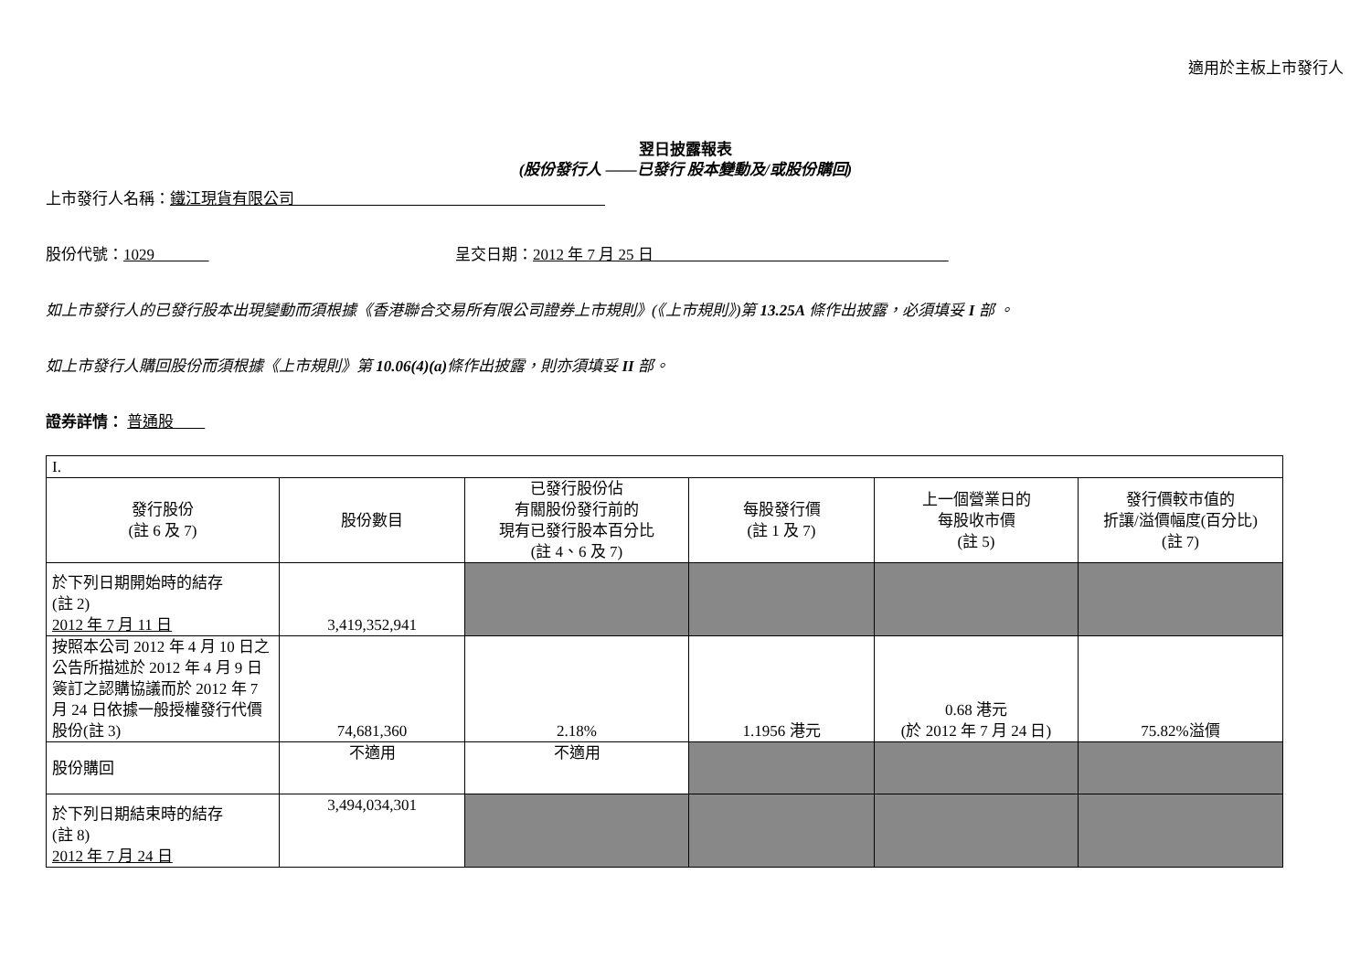適用於主板上市發行人
翌日披露報表
(股份發行人 ——已發行 股本變動及/或股份購回)
上市發行人名稱：鐵江現貨有限公司
股份代號：1029 呈交日期：2012 年 7 月 25 日
如上市發行人的已發行股本出現變動而須根據《香港聯合交易所有限公司證券上市規則》(《上市規則》)第 13.25A 條作出披露，必須填妥 I 部 。
如上市發行人購回股份而須根據《上市規則》第 10.06(4)(a) 條作出披露，則亦須填妥 II 部。
證券詳情： 普通股
| I. | | | | | |
| 發行股份 (註 6 及 7) | 股份數目 | 已發行股份佔 有關股份發行前的 現有已發行股本百分比 (註 4、6 及 7) | 每股發行價 (註 1 及 7) | 上一個營業日的 每股收市價 (註 5) | 發行價較市值的 折讓/溢價幅度(百分比) (註 7) |
| 於下列日期開始時的結存 (註 2) 2012 年 7 月 11 日 | 3,419,352,941 | | | | |
| 按照本公司 2012 年 4 月 10 日之公告所描述於 2012 年 4 月 9 日簽訂之認購協議而於 2012 年 7 月 24 日依據一般授權發行代價股份(註 3) | 74,681,360 | 2.18% | 1.1956 港元 | 0.68 港元 (於 2012 年 7 月 24 日) | 75.82%溢價 |
| 股份購回 | 不適用 | 不適用 | | | |
| 於下列日期結束時的結存 (註 8) 2012 年 7 月 24 日 | 3,494,034,301 | | | | |